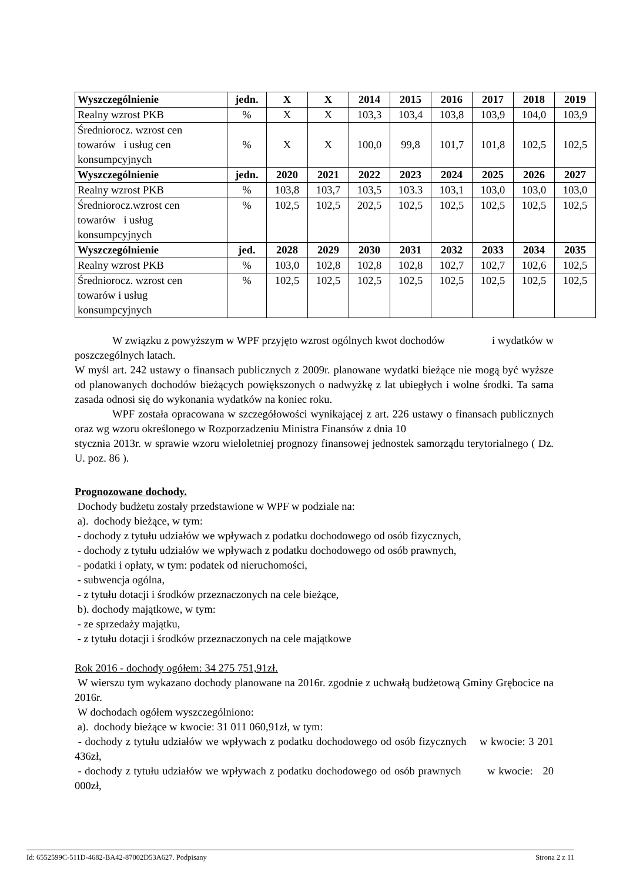| Wyszczególnienie | jedn. | X | X | 2014 | 2015 | 2016 | 2017 | 2018 | 2019 |
| --- | --- | --- | --- | --- | --- | --- | --- | --- | --- |
| Realny wzrost PKB | % | X | X | 103,3 | 103,4 | 103,8 | 103,9 | 104,0 | 103,9 |
| Średniorocz. wzrost cen towarów i usług cen konsumpcyjnych | % | X | X | 100,0 | 99,8 | 101,7 | 101,8 | 102,5 | 102,5 |
| Wyszczególnienie | jedn. | 2020 | 2021 | 2022 | 2023 | 2024 | 2025 | 2026 | 2027 |
| Realny wzrost PKB | % | 103,8 | 103,7 | 103,5 | 103.3 | 103,1 | 103,0 | 103,0 | 103,0 |
| Średniorocz.wzrost cen towarów i usług konsumpcyjnych | % | 102,5 | 102,5 | 202,5 | 102,5 | 102,5 | 102,5 | 102,5 | 102,5 |
| Wyszczególnienie | jed. | 2028 | 2029 | 2030 | 2031 | 2032 | 2033 | 2034 | 2035 |
| Realny wzrost PKB | % | 103,0 | 102,8 | 102,8 | 102,8 | 102,7 | 102,7 | 102,6 | 102,5 |
| Średniorocz. wzrost cen towarów i usług konsumpcyjnych | % | 102,5 | 102,5 | 102,5 | 102,5 | 102,5 | 102,5 | 102,5 | 102,5 |
W związku z powyższym w WPF przyjęto wzrost ogólnych kwot dochodów i wydatków w poszczególnych latach.
W myśl art. 242 ustawy o finansach publicznych z 2009r. planowane wydatki bieżące nie mogą być wyższe od planowanych dochodów bieżących powiększonych o nadwyżkę z lat ubiegłych i wolne środki. Ta sama zasada odnosi się do wykonania wydatków na koniec roku.
WPF została opracowana w szczegółowości wynikającej z art. 226 ustawy o finansach publicznych oraz wg wzoru określonego w Rozporzadzeniu Ministra Finansów z dnia 10
stycznia 2013r. w sprawie wzoru wieloletniej prognozy finansowej jednostek samorządu terytorialnego ( Dz. U. poz. 86 ).
Prognozowane dochody.
Dochody budżetu zostały przedstawione w WPF w podziale na:
a). dochody bieżące, w tym:
- dochody z tytułu udziałów we wpływach z podatku dochodowego od osób fizycznych,
- dochody z tytułu udziałów we wpływach z podatku dochodowego od osób prawnych,
- podatki i opłaty, w tym: podatek od nieruchomości,
- subwencja ogólna,
- z tytułu dotacji i środków przeznaczonych na cele bieżące,
b). dochody majątkowe, w tym:
- ze sprzedaży majątku,
- z tytułu dotacji i środków przeznaczonych na cele majątkowe
Rok 2016 - dochody ogółem: 34 275 751,91zł.
W wierszu tym wykazano dochody planowane na 2016r. zgodnie z uchwałą budżetową Gminy Grębocice na 2016r.
W dochodach ogółem wyszczególniono:
a). dochody bieżące w kwocie: 31 011 060,91zł, w tym:
- dochody z tytułu udziałów we wpływach z podatku dochodowego od osób fizycznych w kwocie: 3 201 436zł,
- dochody z tytułu udziałów we wpływach z podatku dochodowego od osób prawnych w kwocie: 20 000zł,
Id: 6552599C-511D-4682-BA42-87002D53A627. Podpisany Strona 2 z 11